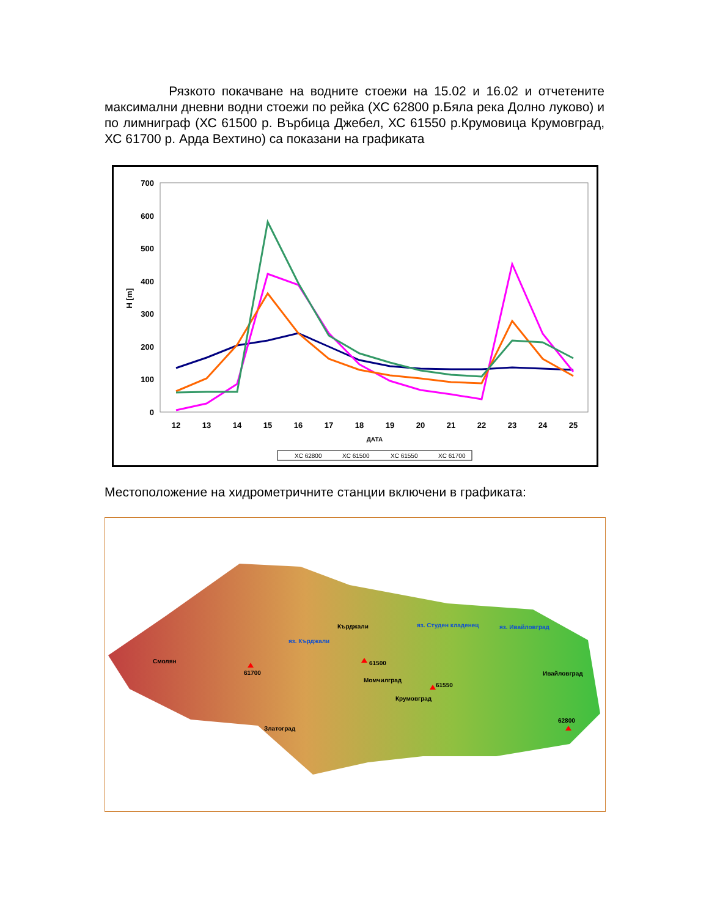Рязкото покачване на водните стоежи на 15.02 и 16.02 и отчетените максимални дневни водни стоежи по рейка (ХС 62800 р.Бяла река Долно луково) и по лимниграф (ХС 61500 р. Върбица Джебел, ХС 61550 р.Крумовица Крумовград, ХС 61700 р. Арда Вехтино) са показани на графиката
700
600
500
400
300
200
100
0
H [m]
12
13
14
15
16
17
18
19
20
21
22
23
24
25
ДАТА
XC 62800
XC 61500
XC 61550
XC 61700
Местоположение на хидрометричните станции включени в графиката:
Смолян
61700
Кърджали
яз. Кърджали
яз. Студен кладенец
яз. Ивайловград
61500
Момчилград
61550
Крумовград
Ивайловград
62800
Златоград